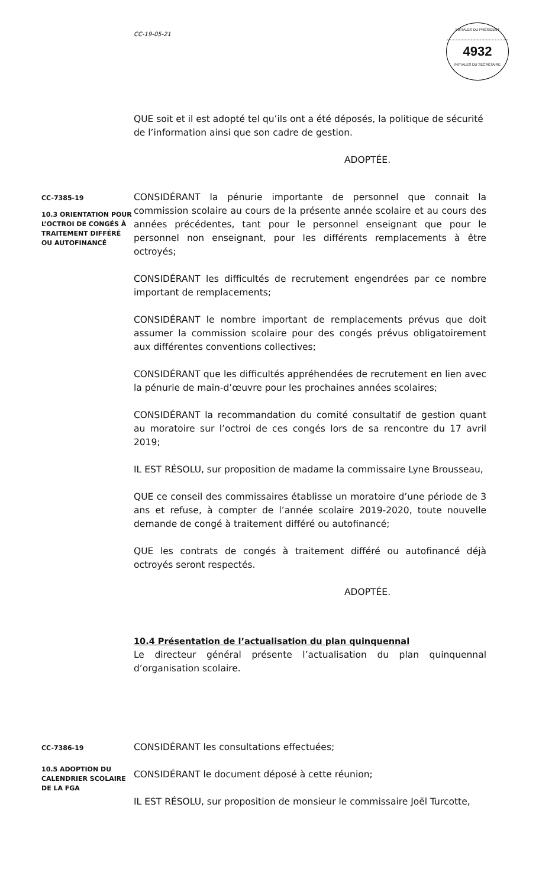CC-19-05-21
INITIALES DU PRÉSIDENT
4932
INITIALES DU SECRÉTAIRE
QUE soit et il est adopté tel qu’ils ont a été déposés, la politique de sécurité de l’information ainsi que son cadre de gestion.
ADOPTÉE.
CC-7385-19
10.3 ORIENTATION POUR L’OCTROI DE CONGÉS À TRAITEMENT DIFFÉRÉ OU AUTOFINANCÉ
CONSIDÉRANT la pénurie importante de personnel que connait la commission scolaire au cours de la présente année scolaire et au cours des années précédentes, tant pour le personnel enseignant que pour le personnel non enseignant, pour les différents remplacements à être octroyés;
CONSIDÉRANT les difficultés de recrutement engendrées par ce nombre important de remplacements;
CONSIDÉRANT le nombre important de remplacements prévus que doit assumer la commission scolaire pour des congés prévus obligatoirement aux différentes conventions collectives;
CONSIDÉRANT que les difficultés appréhendées de recrutement en lien avec la pénurie de main-d’œuvre pour les prochaines années scolaires;
CONSIDÉRANT la recommandation du comité consultatif de gestion quant au moratoire sur l’octroi de ces congés lors de sa rencontre du 17 avril 2019;
IL EST RÉSOLU, sur proposition de madame la commissaire Lyne Brousseau,
QUE ce conseil des commissaires établisse un moratoire d’une période de 3 ans et refuse, à compter de l’année scolaire 2019-2020, toute nouvelle demande de congé à traitement différé ou autofinancé;
QUE les contrats de congés à traitement différé ou autofinancé déjà octroyés seront respectés.
ADOPTÉE.
10.4 Présentation de l’actualisation du plan quinquennal
Le directeur général présente l’actualisation du plan quinquennal d’organisation scolaire.
CC-7386-19
10.5 ADOPTION DU CALENDRIER SCOLAIRE DE LA FGA
CONSIDÉRANT les consultations effectuées;
CONSIDÉRANT le document déposé à cette réunion;
IL EST RÉSOLU, sur proposition de monsieur le commissaire Joël Turcotte,